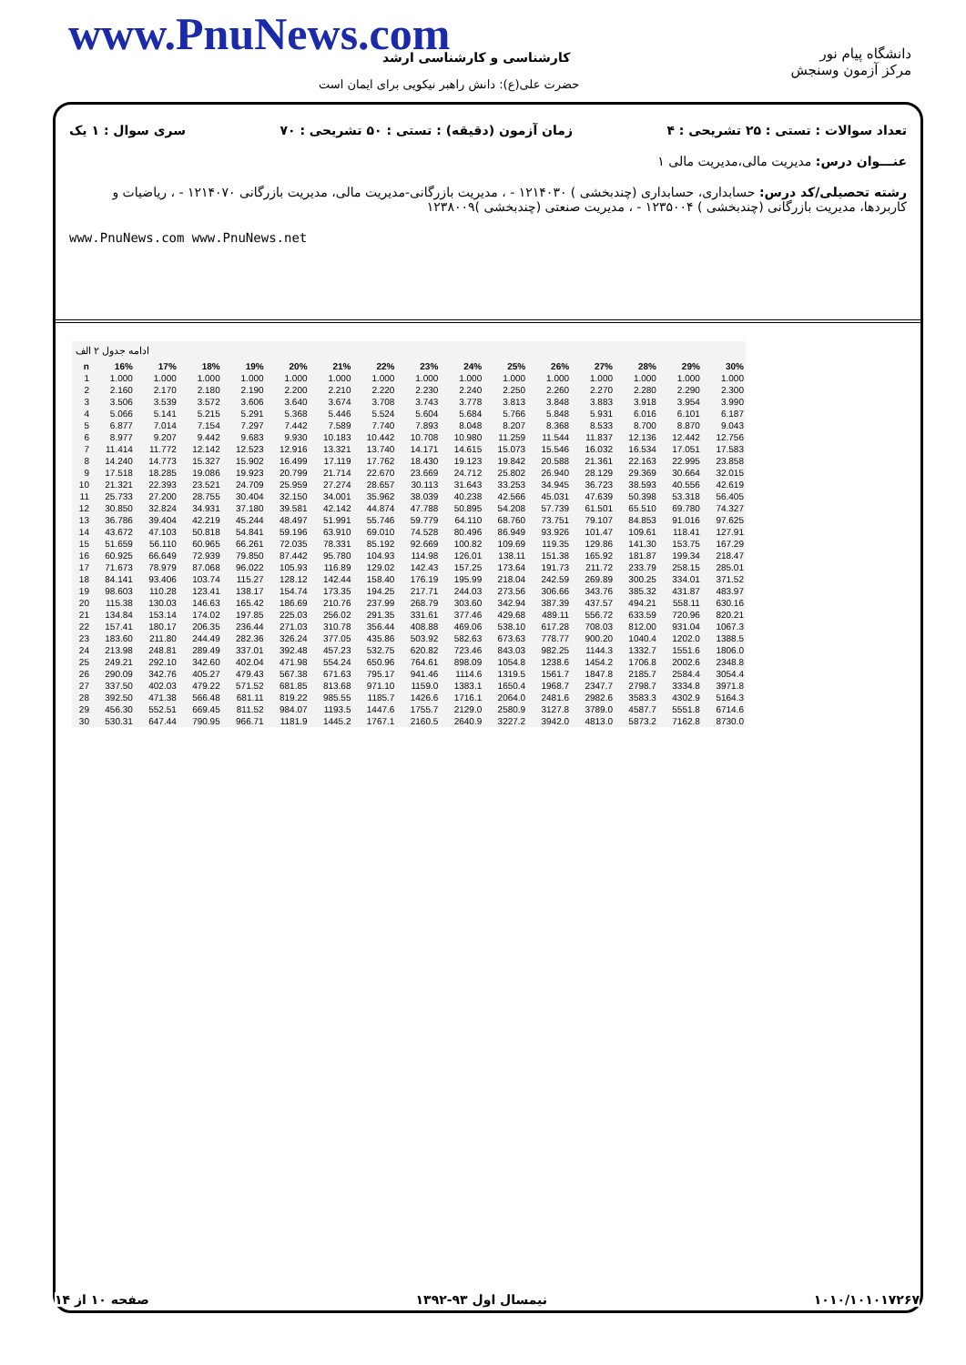www.PnuNews.com
دانشگاه پیام نور
مرکز آزمون وسنجش
کارشناسی و کارشناسی ارشد
حضرت علی(ع): دانش راهبر نیکویی برای ایمان است
تعداد سوالات : تستی : ۲۵ تشریحی : ۴ زمان آزمون (دقیقه) : تستی : ۵۰ تشریحی : ۷۰ سری سوال : ۱ یک
عنـــوان درس: مدیریت مالی،مدیریت مالی ۱
رشته تحصیلی/کد درس: حسابداری، حسابداری (چندبخشی ) ۱۲۱۴۰۳۰ - ، مدیریت بازرگانی-مدیریت مالی، مدیریت بازرگانی ۱۲۱۴۰۷۰ - ، ریاضیات و کاربردها، مدیریت بازرگانی (چندبخشی ) ۱۲۳۵۰۰۴ - ، مدیریت صنعتی (چندبخشی )۱۲۳۸۰۰۹
www.PnuNews.com www.PnuNews.net
ادامه جدول ۲ الف
| n | 16% | 17% | 18% | 19% | 20% | 21% | 22% | 23% | 24% | 25% | 26% | 27% | 28% | 29% | 30% |
| --- | --- | --- | --- | --- | --- | --- | --- | --- | --- | --- | --- | --- | --- | --- | --- |
| 1 | 1.000 | 1.000 | 1.000 | 1.000 | 1.000 | 1.000 | 1.000 | 1.000 | 1.000 | 1.000 | 1.000 | 1.000 | 1.000 | 1.000 | 1.000 |
| 2 | 2.160 | 2.170 | 2.180 | 2.190 | 2.200 | 2.210 | 2.220 | 2.230 | 2.240 | 2.250 | 2.260 | 2.270 | 2.280 | 2.290 | 2.300 |
| 3 | 3.506 | 3.539 | 3.572 | 3.606 | 3.640 | 3.674 | 3.708 | 3.743 | 3.778 | 3.813 | 3.848 | 3.883 | 3.918 | 3.954 | 3.990 |
| 4 | 5.066 | 5.141 | 5.215 | 5.291 | 5.368 | 5.446 | 5.524 | 5.604 | 5.684 | 5.766 | 5.848 | 5.931 | 6.016 | 6.101 | 6.187 |
| 5 | 6.877 | 7.014 | 7.154 | 7.297 | 7.442 | 7.589 | 7.740 | 7.893 | 8.048 | 8.207 | 8.368 | 8.533 | 8.700 | 8.870 | 9.043 |
| 6 | 8.977 | 9.207 | 9.442 | 9.683 | 9.930 | 10.183 | 10.442 | 10.708 | 10.980 | 11.259 | 11.544 | 11.837 | 12.136 | 12.442 | 12.756 |
| 7 | 11.414 | 11.772 | 12.142 | 12.523 | 12.916 | 13.321 | 13.740 | 14.171 | 14.615 | 15.073 | 15.546 | 16.032 | 16.534 | 17.051 | 17.583 |
| 8 | 14.240 | 14.773 | 15.327 | 15.902 | 16.499 | 17.119 | 17.762 | 18.430 | 19.123 | 19.842 | 20.588 | 21.361 | 22.163 | 22.995 | 23.858 |
| 9 | 17.518 | 18.285 | 19.086 | 19.923 | 20.799 | 21.714 | 22.670 | 23.669 | 24.712 | 25.802 | 26.940 | 28.129 | 29.369 | 30.664 | 32.015 |
| 10 | 21.321 | 22.393 | 23.521 | 24.709 | 25.959 | 27.274 | 28.657 | 30.113 | 31.643 | 33.253 | 34.945 | 36.723 | 38.593 | 40.556 | 42.619 |
| 11 | 25.733 | 27.200 | 28.755 | 30.404 | 32.150 | 34.001 | 35.962 | 38.039 | 40.238 | 42.566 | 45.031 | 47.639 | 50.398 | 53.318 | 56.405 |
| 12 | 30.850 | 32.824 | 34.931 | 37.180 | 39.581 | 42.142 | 44.874 | 47.788 | 50.895 | 54.208 | 57.739 | 61.501 | 65.510 | 69.780 | 74.327 |
| 13 | 36.786 | 39.404 | 42.219 | 45.244 | 48.497 | 51.991 | 55.746 | 59.779 | 64.110 | 68.760 | 73.751 | 79.107 | 84.853 | 91.016 | 97.625 |
| 14 | 43.672 | 47.103 | 50.818 | 54.841 | 59.196 | 63.910 | 69.010 | 74.528 | 80.496 | 86.949 | 93.926 | 101.47 | 109.61 | 118.41 | 127.91 |
| 15 | 51.659 | 56.110 | 60.965 | 66.261 | 72.035 | 78.331 | 85.192 | 92.669 | 100.82 | 109.69 | 119.35 | 129.86 | 141.30 | 153.75 | 167.29 |
| 16 | 60.925 | 66.649 | 72.939 | 79.850 | 87.442 | 95.780 | 104.93 | 114.98 | 126.01 | 138.11 | 151.38 | 165.92 | 181.87 | 199.34 | 218.47 |
| 17 | 71.673 | 78.979 | 87.068 | 96.022 | 105.93 | 116.89 | 129.02 | 142.43 | 157.25 | 173.64 | 191.73 | 211.72 | 233.79 | 258.15 | 285.01 |
| 18 | 84.141 | 93.406 | 103.74 | 115.27 | 128.12 | 142.44 | 158.40 | 176.19 | 195.99 | 218.04 | 242.59 | 269.89 | 300.25 | 334.01 | 371.52 |
| 19 | 98.603 | 110.28 | 123.41 | 138.17 | 154.74 | 173.35 | 194.25 | 217.71 | 244.03 | 273.56 | 306.66 | 343.76 | 385.32 | 431.87 | 483.97 |
| 20 | 115.38 | 130.03 | 146.63 | 165.42 | 186.69 | 210.76 | 237.99 | 268.79 | 303.60 | 342.94 | 387.39 | 437.57 | 494.21 | 558.11 | 630.16 |
| 21 | 134.84 | 153.14 | 174.02 | 197.85 | 225.03 | 256.02 | 291.35 | 331.61 | 377.46 | 429.68 | 489.11 | 556.72 | 633.59 | 720.96 | 820.21 |
| 22 | 157.41 | 180.17 | 206.35 | 236.44 | 271.03 | 310.78 | 356.44 | 408.88 | 469.06 | 538.10 | 617.28 | 708.03 | 812.00 | 931.04 | 1067.3 |
| 23 | 183.60 | 211.80 | 244.49 | 282.36 | 326.24 | 377.05 | 435.86 | 503.92 | 582.63 | 673.63 | 778.77 | 900.20 | 1040.4 | 1202.0 | 1388.5 |
| 24 | 213.98 | 248.81 | 289.49 | 337.01 | 392.48 | 457.23 | 532.75 | 620.82 | 723.46 | 843.03 | 982.25 | 1144.3 | 1332.7 | 1551.6 | 1806.0 |
| 25 | 249.21 | 292.10 | 342.60 | 402.04 | 471.98 | 554.24 | 650.96 | 764.61 | 898.09 | 1054.8 | 1238.6 | 1454.2 | 1706.8 | 2002.6 | 2348.8 |
| 26 | 290.09 | 342.76 | 405.27 | 479.43 | 567.38 | 671.63 | 795.17 | 941.46 | 1114.6 | 1319.5 | 1561.7 | 1847.8 | 2185.7 | 2584.4 | 3054.4 |
| 27 | 337.50 | 402.03 | 479.22 | 571.52 | 681.85 | 813.68 | 971.10 | 1159.0 | 1383.1 | 1650.4 | 1968.7 | 2347.7 | 2798.7 | 3334.8 | 3971.8 |
| 28 | 392.50 | 471.38 | 566.48 | 681.11 | 819.22 | 985.55 | 1185.7 | 1426.6 | 1716.1 | 2064.0 | 2481.6 | 2982.6 | 3583.3 | 4302.9 | 5164.3 |
| 29 | 456.30 | 552.51 | 669.45 | 811.52 | 984.07 | 1193.5 | 1447.6 | 1755.7 | 2129.0 | 2580.9 | 3127.8 | 3789.0 | 4587.7 | 5551.8 | 6714.6 |
| 30 | 530.31 | 647.44 | 790.95 | 966.71 | 1181.9 | 1445.2 | 1767.1 | 2160.5 | 2640.9 | 3227.2 | 3942.0 | 4813.0 | 5873.2 | 7162.8 | 8730.0 |
۱۰۱۰/۱۰۱۰۱۷۲۶۷ نیمسال اول ۹۳-۱۳۹۲ صفحه ۱۰ از ۱۴